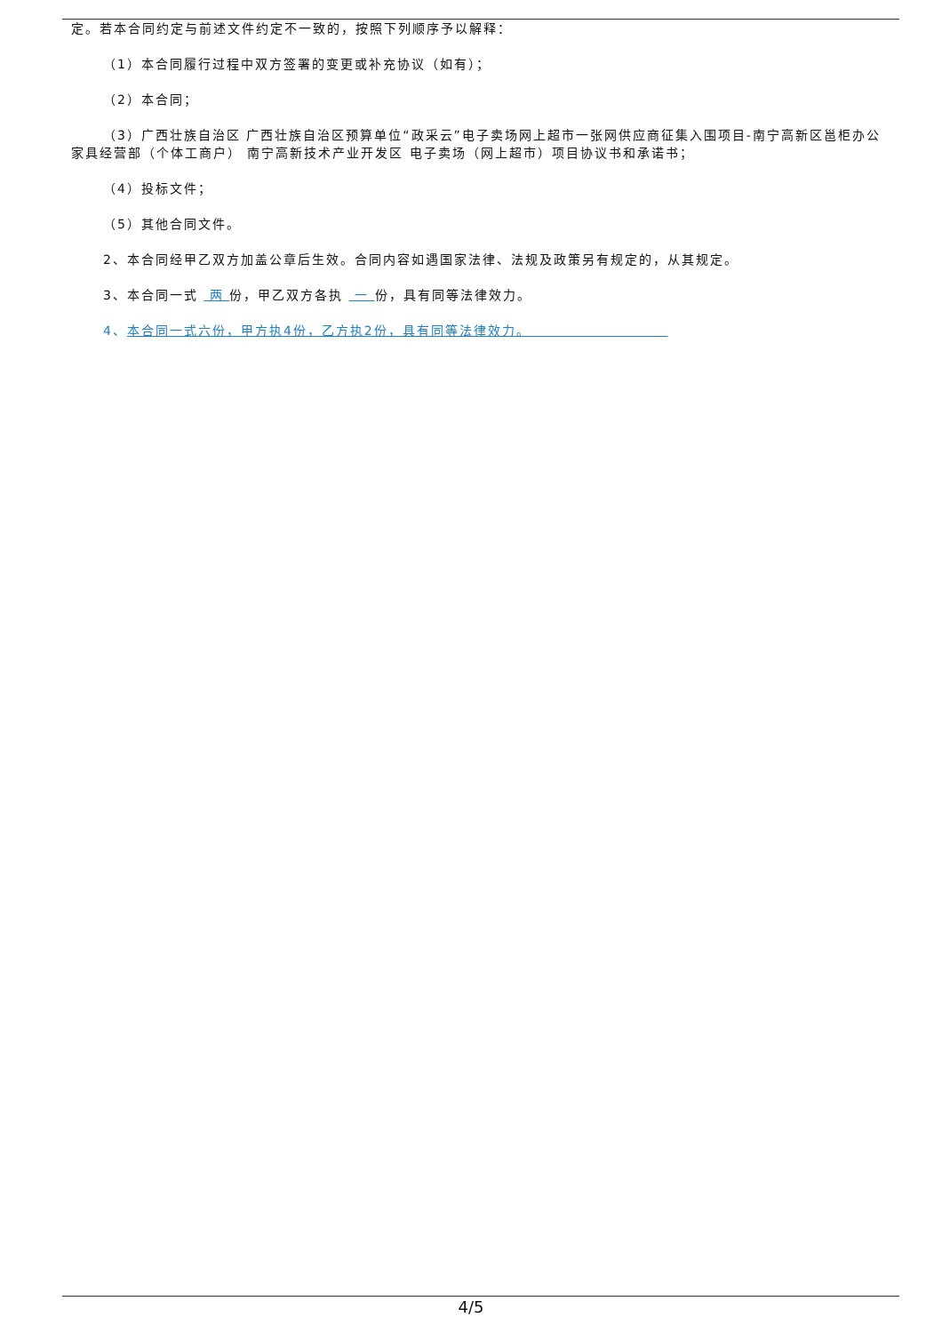定。若本合同约定与前述文件约定不一致的，按照下列顺序予以解释：
（1）本合同履行过程中双方签署的变更或补充协议（如有）；
（2）本合同；
（3）广西壮族自治区 广西壮族自治区预算单位“政采云”电子卖场网上超市一张网供应商征集入围项目-南宁高新区邕柜办公家具经营部（个体工商户） 南宁高新技术产业开发区 电子卖场（网上超市）项目协议书和承诺书；
（4）投标文件；
（5）其他合同文件。
2、本合同经甲乙双方加盖公章后生效。合同内容如遇国家法律、法规及政策另有规定的，从其规定。
3、本合同一式 两 份，甲乙双方各执 一 份，具有同等法律效力。
4、本合同一式六份，甲方执4份，乙方执2份，具有同等法律效力。
4/5